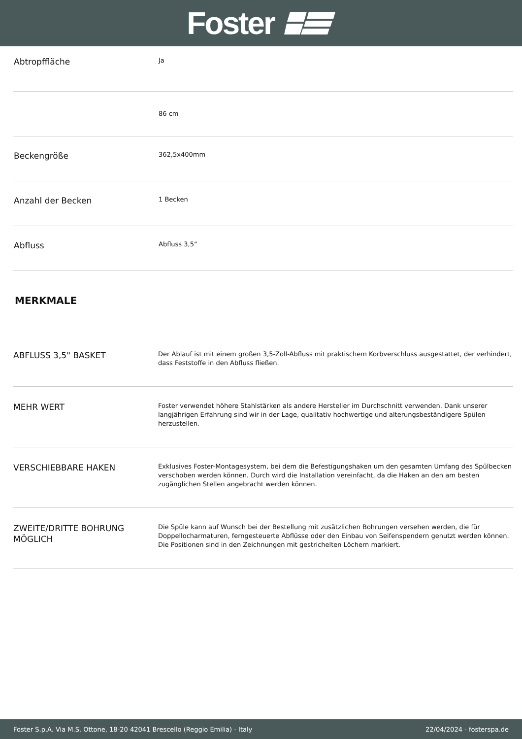Foster
| Abtropffläche | Ja |
| | 86 cm |
| Beckengröße | 362,5x400mm |
| Anzahl der Becken | 1 Becken |
| Abfluss | Abfluss 3,5“ |
MERKMALE
| ABFLUSS 3,5" BASKET | Der Ablauf ist mit einem großen 3,5-Zoll-Abfluss mit praktischem Korbverschluss ausgestattet, der verhindert, dass Feststoffe in den Abfluss fließen. |
| MEHR WERT | Foster verwendet höhere Stahlstärken als andere Hersteller im Durchschnitt verwenden. Dank unserer langjährigen Erfahrung sind wir in der Lage, qualitativ hochwertige und alterungsbeständigere Spülen herzustellen. |
| VERSCHIEBBARE HAKEN | Exklusives Foster-Montagesystem, bei dem die Befestigungshaken um den gesamten Umfang des Spülbecken verschoben werden können. Durch wird die Installation vereinfacht, da die Haken an den am besten zugänglichen Stellen angebracht werden können. |
| ZWEITE/DRITTE BOHRUNG MÖGLICH | Die Spüle kann auf Wunsch bei der Bestellung mit zusätzlichen Bohrungen versehen werden, die für Doppellocharmaturen, ferngesteuerte Abflüsse oder den Einbau von Seifenspendern genutzt werden können. Die Positionen sind in den Zeichnungen mit gestrichelten Löchern markiert. |
Foster S.p.A. Via M.S. Ottone, 18-20 42041 Brescello (Reggio Emilia) - Italy 22/04/2024 - fosterspa.de